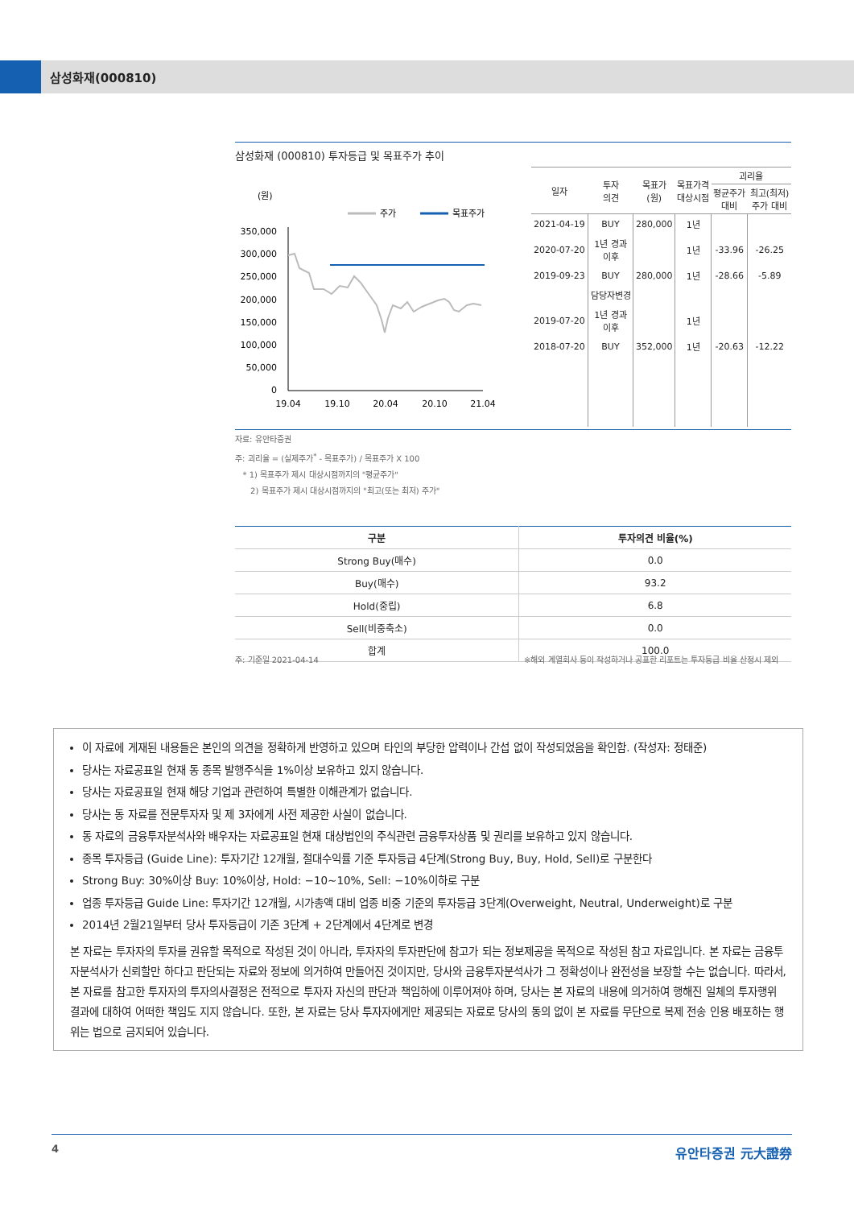삼성화재(000810)
삼성화재 (000810) 투자등급 및 목표주가 추이
(원)
주가
목표주가
350,000
300,000
250,000
200,000
150,000
100,000
50,000
0
19.04
19.10
20.04
20.10
21.04
| 일자 | 투자 의견 | 목표가 (원) | 목표가격 대상시점 | 괴리율 | |
| --- | --- | --- | --- | --- | --- |
| | | | | 평균주가 대비 | 최고(최저) 주가 대비 |
| 2021-04-19 | BUY | 280,000 | 1년 | | |
| 2020-07-20 | 1년 경과 이후 | | 1년 | -33.96 | -26.25 |
| 2019-09-23 | BUY | 280,000 | 1년 | -28.66 | -5.89 |
| | 담당자변경 | | | | |
| 2019-07-20 | 1년 경과 이후 | | 1년 | | |
| 2018-07-20 | BUY | 352,000 | 1년 | -20.63 | -12.22 |
자료: 유안타증권
주: 괴리율 = (실제주가<sup>*</sup> - 목표주가) / 목표주가 X 100
* 1) 목표주가 제시 대상시점까지의 "평균주가"
2) 목표주가 제시 대상시점까지의 "최고(또는 최저) 주가"
| 구분 | 투자의견 비율(%) |
| --- | --- |
| Strong Buy(매수) | 0.0 |
| Buy(매수) | 93.2 |
| Hold(중립) | 6.8 |
| Sell(비중축소) | 0.0 |
| 합계 | 100.0 |
주: 기준일 2021-04-14 ※해외 계열회사 등이 작성하거나 공표한 리포트는 투자등급 비율 산정시 제외
이 자료에 게재된 내용들은 본인의 의견을 정확하게 반영하고 있으며 타인의 부당한 압력이나 간섭 없이 작성되었음을 확인함. (작성자: 정태준)
당사는 자료공표일 현재 동 종목 발행주식을 1%이상 보유하고 있지 않습니다.
당사는 자료공표일 현재 해당 기업과 관련하여 특별한 이해관계가 없습니다.
당사는 동 자료를 전문투자자 및 제 3자에게 사전 제공한 사실이 없습니다.
동 자료의 금융투자분석사와 배우자는 자료공표일 현재 대상법인의 주식관련 금융투자상품 및 권리를 보유하고 있지 않습니다.
종목 투자등급 (Guide Line): 투자기간 12개월, 절대수익률 기준 투자등급 4단계(Strong Buy, Buy, Hold, Sell)로 구분한다
Strong Buy: 30%이상 Buy: 10%이상, Hold: −10~10%, Sell: −10%이하로 구분
업종 투자등급 Guide Line: 투자기간 12개월, 시가총액 대비 업종 비중 기준의 투자등급 3단계(Overweight, Neutral, Underweight)로 구분
2014년 2월21일부터 당사 투자등급이 기존 3단계 + 2단계에서 4단계로 변경
본 자료는 투자자의 투자를 권유할 목적으로 작성된 것이 아니라, 투자자의 투자판단에 참고가 되는 정보제공을 목적으로 작성된 참고 자료입니다. 본 자료는 금융투자분석사가 신뢰할만 하다고 판단되는 자료와 정보에 의거하여 만들어진 것이지만, 당사와 금융투자분석사가 그 정확성이나 완전성을 보장할 수는 없습니다. 따라서, 본 자료를 참고한 투자자의 투자의사결정은 전적으로 투자자 자신의 판단과 책임하에 이루어져야 하며, 당사는 본 자료의 내용에 의거하여 행해진 일체의 투자행위 결과에 대하여 어떠한 책임도 지지 않습니다. 또한, 본 자료는 당사 투자자에게만 제공되는 자료로 당사의 동의 없이 본 자료를 무단으로 복제 전송 인용 배포하는 행위는 법으로 금지되어 있습니다.
4 유안타증권 元大證券